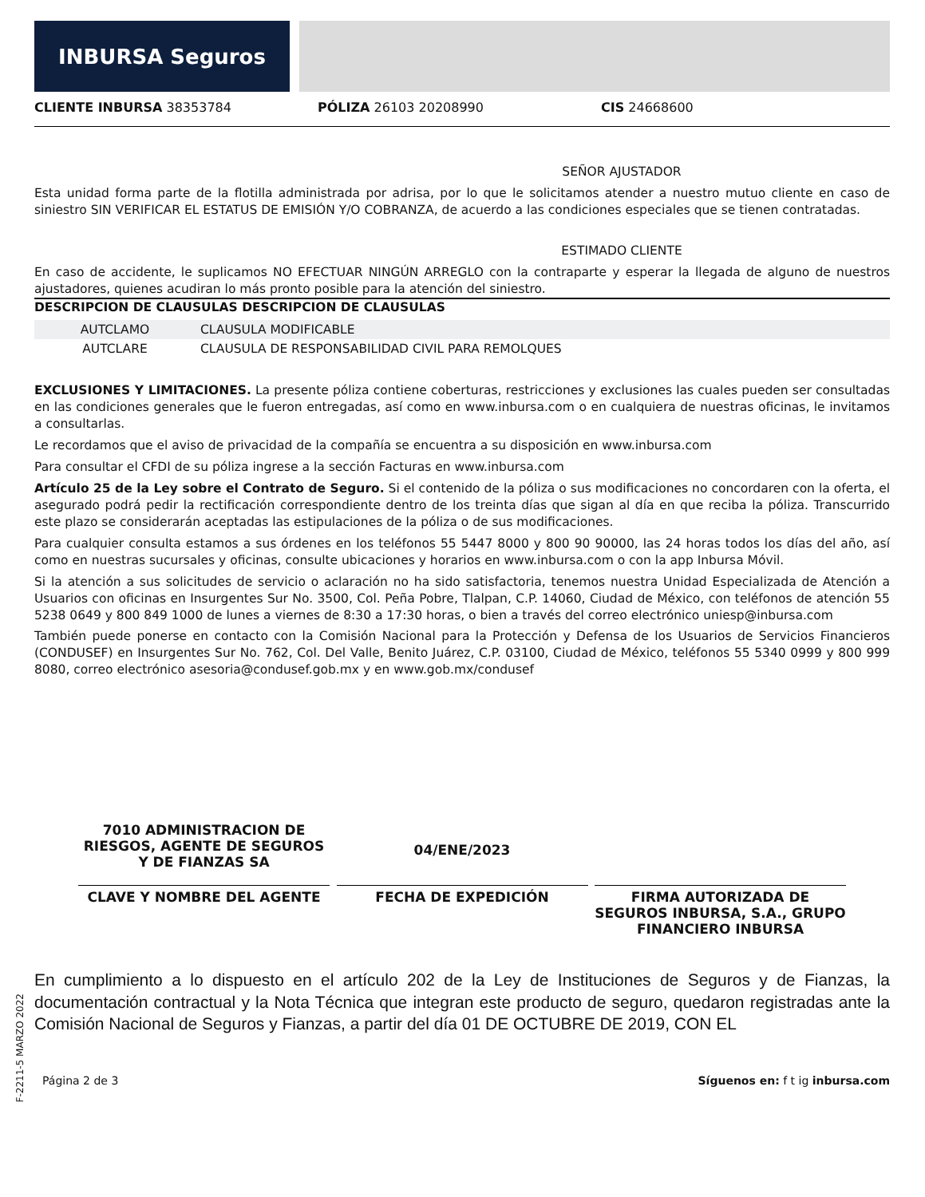INBURSA Seguros
CLIENTE INBURSA 38353784 PÓLIZA 26103 20208990 CIS 24668600
SEÑOR AJUSTADOR
Esta unidad forma parte de la flotilla administrada por adrisa, por lo que le solicitamos atender a nuestro mutuo cliente en caso de siniestro SIN VERIFICAR EL ESTATUS DE EMISIÓN Y/O COBRANZA, de acuerdo a las condiciones especiales que se tienen contratadas.
ESTIMADO CLIENTE
En caso de accidente, le suplicamos NO EFECTUAR NINGÚN ARREGLO con la contraparte y esperar la llegada de alguno de nuestros ajustadores, quienes acudiran lo más pronto posible para la atención del siniestro.
DESCRIPCION DE CLAUSULAS DESCRIPCION DE CLAUSULAS
| AUTCLAMO | CLAUSULA MODIFICABLE |
| AUTCLARE | CLAUSULA DE RESPONSABILIDAD CIVIL PARA REMOLQUES |
EXCLUSIONES Y LIMITACIONES. La presente póliza contiene coberturas, restricciones y exclusiones las cuales pueden ser consultadas en las condiciones generales que le fueron entregadas, así como en www.inbursa.com o en cualquiera de nuestras oficinas, le invitamos a consultarlas.
Le recordamos que el aviso de privacidad de la compañía se encuentra a su disposición en www.inbursa.com
Para consultar el CFDI de su póliza ingrese a la sección Facturas en www.inbursa.com
Artículo 25 de la Ley sobre el Contrato de Seguro. Si el contenido de la póliza o sus modificaciones no concordaren con la oferta, el asegurado podrá pedir la rectificación correspondiente dentro de los treinta días que sigan al día en que reciba la póliza. Transcurrido este plazo se considerarán aceptadas las estipulaciones de la póliza o de sus modificaciones.
Para cualquier consulta estamos a sus órdenes en los teléfonos 55 5447 8000 y 800 90 90000, las 24 horas todos los días del año, así como en nuestras sucursales y oficinas, consulte ubicaciones y horarios en www.inbursa.com o con la app Inbursa Móvil.
Si la atención a sus solicitudes de servicio o aclaración no ha sido satisfactoria, tenemos nuestra Unidad Especializada de Atención a Usuarios con oficinas en Insurgentes Sur No. 3500, Col. Peña Pobre, Tlalpan, C.P. 14060, Ciudad de México, con teléfonos de atención 55 5238 0649 y 800 849 1000 de lunes a viernes de 8:30 a 17:30 horas, o bien a través del correo electrónico uniesp@inbursa.com
También puede ponerse en contacto con la Comisión Nacional para la Protección y Defensa de los Usuarios de Servicios Financieros (CONDUSEF) en Insurgentes Sur No. 762, Col. Del Valle, Benito Juárez, C.P. 03100, Ciudad de México, teléfonos 55 5340 0999 y 800 999 8080, correo electrónico asesoria@condusef.gob.mx y en www.gob.mx/condusef
7010 ADMINISTRACION DE RIESGOS, AGENTE DE SEGUROS Y DE FIANZAS SA
CLAVE Y NOMBRE DEL AGENTE
04/ENE/2023
FECHA DE EXPEDICIÓN
FIRMA AUTORIZADA DE SEGUROS INBURSA, S.A., GRUPO FINANCIERO INBURSA
En cumplimiento a lo dispuesto en el artículo 202 de la Ley de Instituciones de Seguros y de Fianzas, la documentación contractual y la Nota Técnica que integran este producto de seguro, quedaron registradas ante la Comisión Nacional de Seguros y Fianzas, a partir del día 01 DE OCTUBRE DE 2019, CON EL
Página 2 de 3 Síguenos en: f t ig inbursa.com
F-2211-5 MARZO 2022